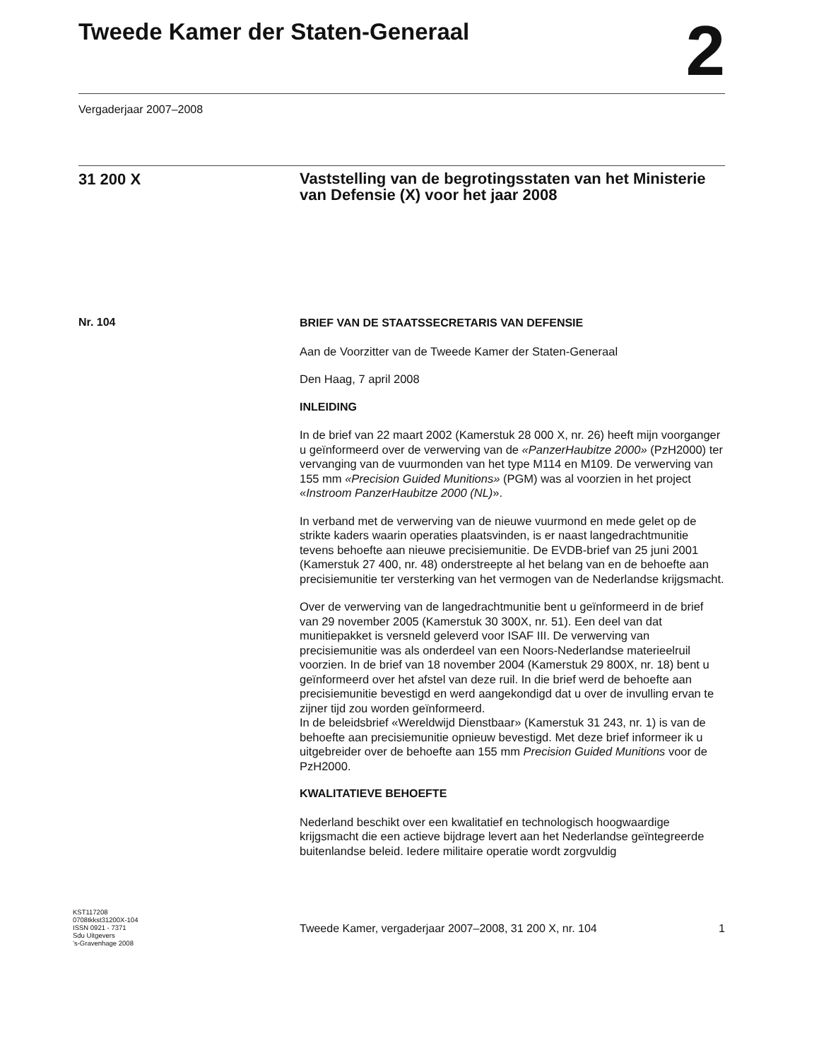Tweede Kamer der Staten-Generaal
2
Vergaderjaar 2007–2008
31 200 X
Vaststelling van de begrotingsstaten van het Ministerie van Defensie (X) voor het jaar 2008
Nr. 104
BRIEF VAN DE STAATSSECRETARIS VAN DEFENSIE
Aan de Voorzitter van de Tweede Kamer der Staten-Generaal
Den Haag, 7 april 2008
INLEIDING
In de brief van 22 maart 2002 (Kamerstuk 28 000 X, nr. 26) heeft mijn voorganger u geïnformeerd over de verwerving van de «PanzerHaubitze 2000» (PzH2000) ter vervanging van de vuurmonden van het type M114 en M109. De verwerving van 155 mm «Precision Guided Munitions» (PGM) was al voorzien in het project «Instroom PanzerHaubitze 2000 (NL)».
In verband met de verwerving van de nieuwe vuurmond en mede gelet op de strikte kaders waarin operaties plaatsvinden, is er naast langedrachtmunitie tevens behoefte aan nieuwe precisiemunitie. De EVDB-brief van 25 juni 2001 (Kamerstuk 27 400, nr. 48) onderstreepte al het belang van en de behoefte aan precisiemunitie ter versterking van het vermogen van de Nederlandse krijgsmacht.
Over de verwerving van de langedrachtmunitie bent u geïnformeerd in de brief van 29 november 2005 (Kamerstuk 30 300X, nr. 51). Een deel van dat munitiepakket is versneld geleverd voor ISAF III. De verwerving van precisiemunitie was als onderdeel van een Noors-Nederlandse materieelruil voorzien. In de brief van 18 november 2004 (Kamerstuk 29 800X, nr. 18) bent u geïnformeerd over het afstel van deze ruil. In die brief werd de behoefte aan precisiemunitie bevestigd en werd aangekondigd dat u over de invulling ervan te zijner tijd zou worden geïnformeerd.
In de beleidsbrief «Wereldwijd Dienstbaar» (Kamerstuk 31 243, nr. 1) is van de behoefte aan precisiemunitie opnieuw bevestigd. Met deze brief informeer ik u uitgebreider over de behoefte aan 155 mm Precision Guided Munitions voor de PzH2000.
KWALITATIEVE BEHOEFTE
Nederland beschikt over een kwalitatief en technologisch hoogwaardige krijgsmacht die een actieve bijdrage levert aan het Nederlandse geïntegreerde buitenlandse beleid. Iedere militaire operatie wordt zorgvuldig
KST117208
0708tkkst31200X-104
ISSN 0921 - 7371
Sdu Uitgevers
’s-Gravenhage 2008
Tweede Kamer, vergaderjaar 2007–2008, 31 200 X, nr. 104 1